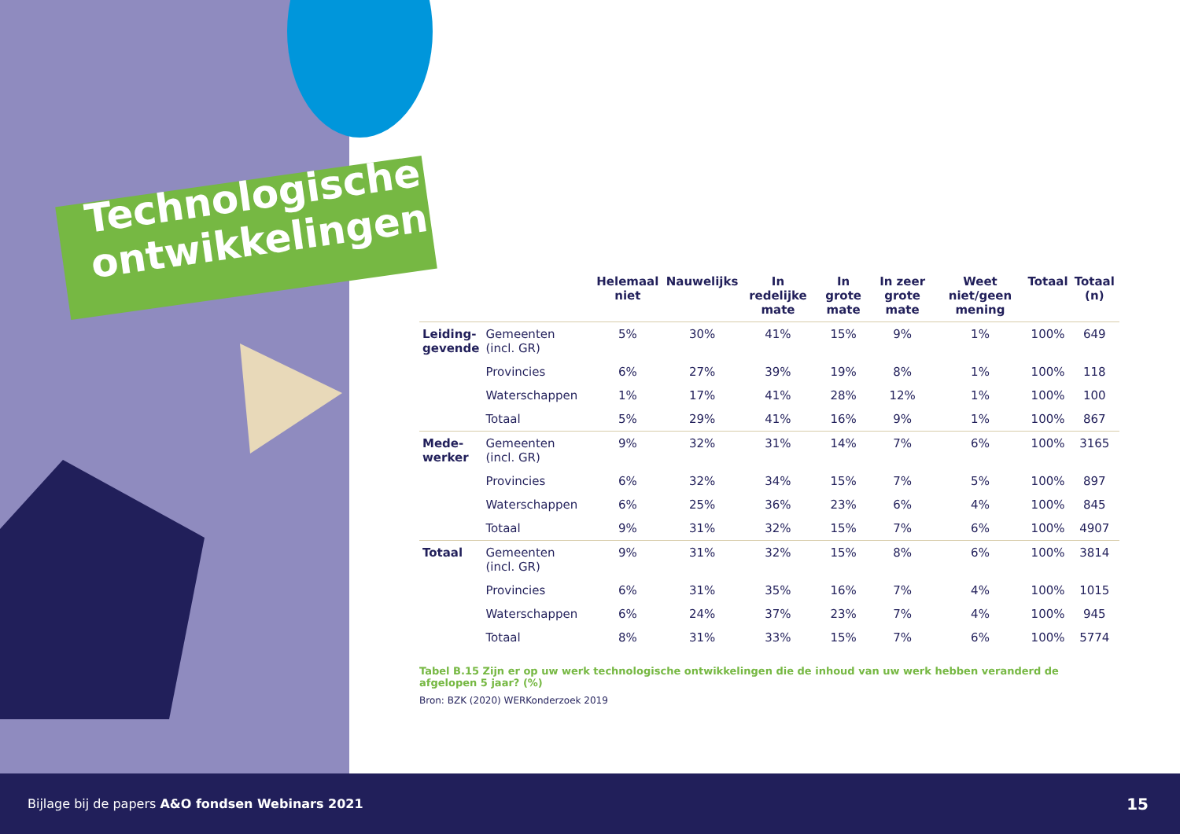Technologische
ontwikkelingen
| | | Helemaal niet | Nauwelijks | In redelijke mate | In grote mate | In zeer grote mate | Weet niet/geen mening | Totaal | Totaal (n) |
| --- | --- | --- | --- | --- | --- | --- | --- | --- | --- |
| Leiding- gevende | Gemeenten (incl. GR) | 5% | 30% | 41% | 15% | 9% | 1% | 100% | 649 |
| | Provincies | 6% | 27% | 39% | 19% | 8% | 1% | 100% | 118 |
| | Waterschappen | 1% | 17% | 41% | 28% | 12% | 1% | 100% | 100 |
| | Totaal | 5% | 29% | 41% | 16% | 9% | 1% | 100% | 867 |
| Mede- werker | Gemeenten (incl. GR) | 9% | 32% | 31% | 14% | 7% | 6% | 100% | 3165 |
| | Provincies | 6% | 32% | 34% | 15% | 7% | 5% | 100% | 897 |
| | Waterschappen | 6% | 25% | 36% | 23% | 6% | 4% | 100% | 845 |
| | Totaal | 9% | 31% | 32% | 15% | 7% | 6% | 100% | 4907 |
| Totaal | Gemeenten (incl. GR) | 9% | 31% | 32% | 15% | 8% | 6% | 100% | 3814 |
| | Provincies | 6% | 31% | 35% | 16% | 7% | 4% | 100% | 1015 |
| | Waterschappen | 6% | 24% | 37% | 23% | 7% | 4% | 100% | 945 |
| | Totaal | 8% | 31% | 33% | 15% | 7% | 6% | 100% | 5774 |
Tabel B.15 Zijn er op uw werk technologische ontwikkelingen die de inhoud van uw werk hebben veranderd de afgelopen 5 jaar? (%)
Bron: BZK (2020) WERKonderzoek 2019
Bijlage bij de papers A&O fondsen Webinars 2021 15